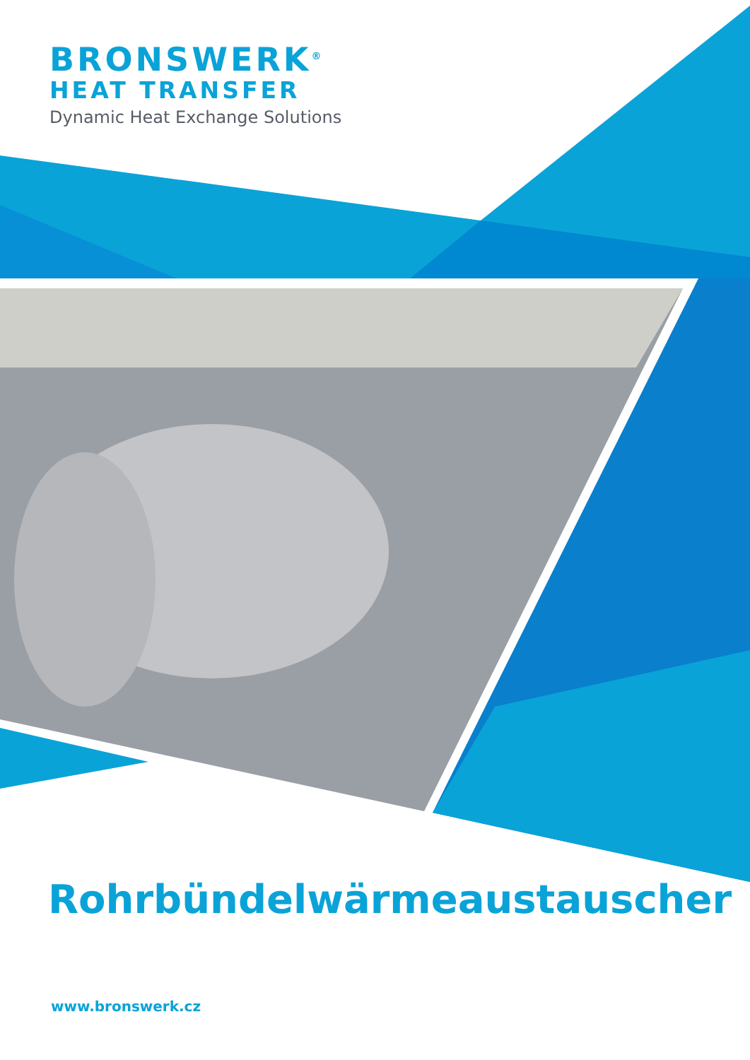BRONSWERK<sup>®</sup>
HEAT TRANSFER
Dynamic Heat Exchange Solutions
Rohrbündelwärmeaustauscher
www.bronswerk.cz